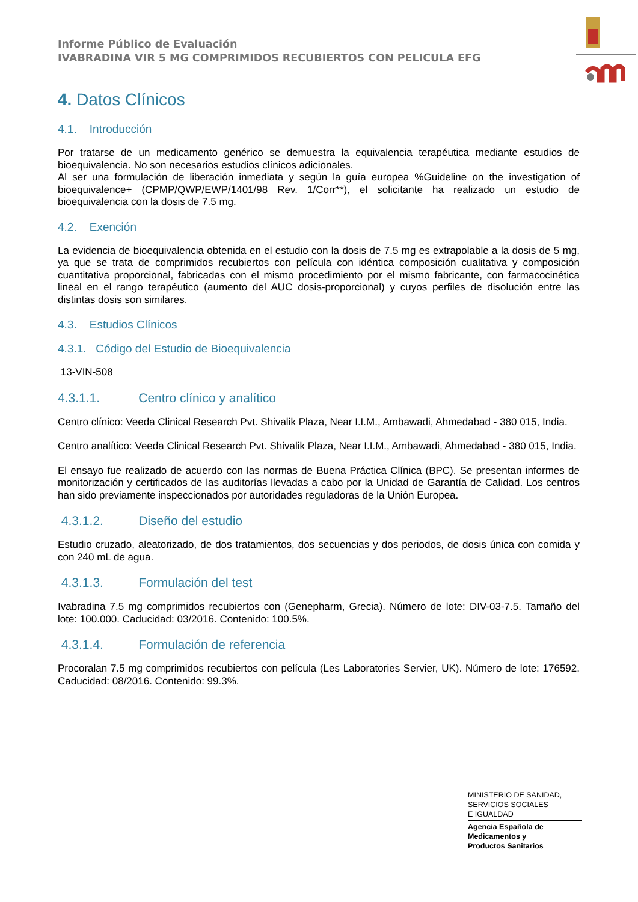Informe Público de Evaluación
IVABRADINA VIR 5 MG COMPRIMIDOS RECUBIERTOS CON PELICULA EFG
4. Datos Clínicos
4.1. Introducción
Por tratarse de un medicamento genérico se demuestra la equivalencia terapéutica mediante estudios de bioequivalencia. No son necesarios estudios clínicos adicionales.
Al ser una formulación de liberación inmediata y según la guía europea %Guideline on the investigation of bioequivalence+ (CPMP/QWP/EWP/1401/98 Rev. 1/Corr**), el solicitante ha realizado un estudio de bioequivalencia con la dosis de 7.5 mg.
4.2. Exención
La evidencia de bioequivalencia obtenida en el estudio con la dosis de 7.5 mg es extrapolable a la dosis de 5 mg, ya que se trata de comprimidos recubiertos con película con idéntica composición cualitativa y composición cuantitativa proporcional, fabricadas con el mismo procedimiento por el mismo fabricante, con farmacocinética lineal en el rango terapéutico (aumento del AUC dosis-proporcional) y cuyos perfiles de disolución entre las distintas dosis son similares.
4.3. Estudios Clínicos
4.3.1. Código del Estudio de Bioequivalencia
13-VIN-508
4.3.1.1. Centro clínico y analítico
Centro clínico: Veeda Clinical Research Pvt. Shivalik Plaza, Near I.I.M., Ambawadi, Ahmedabad - 380 015, India.
Centro analítico: Veeda Clinical Research Pvt. Shivalik Plaza, Near I.I.M., Ambawadi, Ahmedabad - 380 015, India.
El ensayo fue realizado de acuerdo con las normas de Buena Práctica Clínica (BPC). Se presentan informes de monitorización y certificados de las auditorías llevadas a cabo por la Unidad de Garantía de Calidad. Los centros han sido previamente inspeccionados por autoridades reguladoras de la Unión Europea.
4.3.1.2. Diseño del estudio
Estudio cruzado, aleatorizado, de dos tratamientos, dos secuencias y dos periodos, de dosis única con comida y con 240 mL de agua.
4.3.1.3. Formulación del test
Ivabradina 7.5 mg comprimidos recubiertos con (Genepharm, Grecia). Número de lote: DIV-03-7.5. Tamaño del lote: 100.000. Caducidad: 03/2016. Contenido: 100.5%.
4.3.1.4. Formulación de referencia
Procoralan 7.5 mg comprimidos recubiertos con película (Les Laboratories Servier, UK). Número de lote: 176592. Caducidad: 08/2016. Contenido: 99.3%.
MINISTERIO DE SANIDAD,
SERVICIOS SOCIALES
E IGUALDAD
Agencia Española de
Medicamentos y
Productos Sanitarios